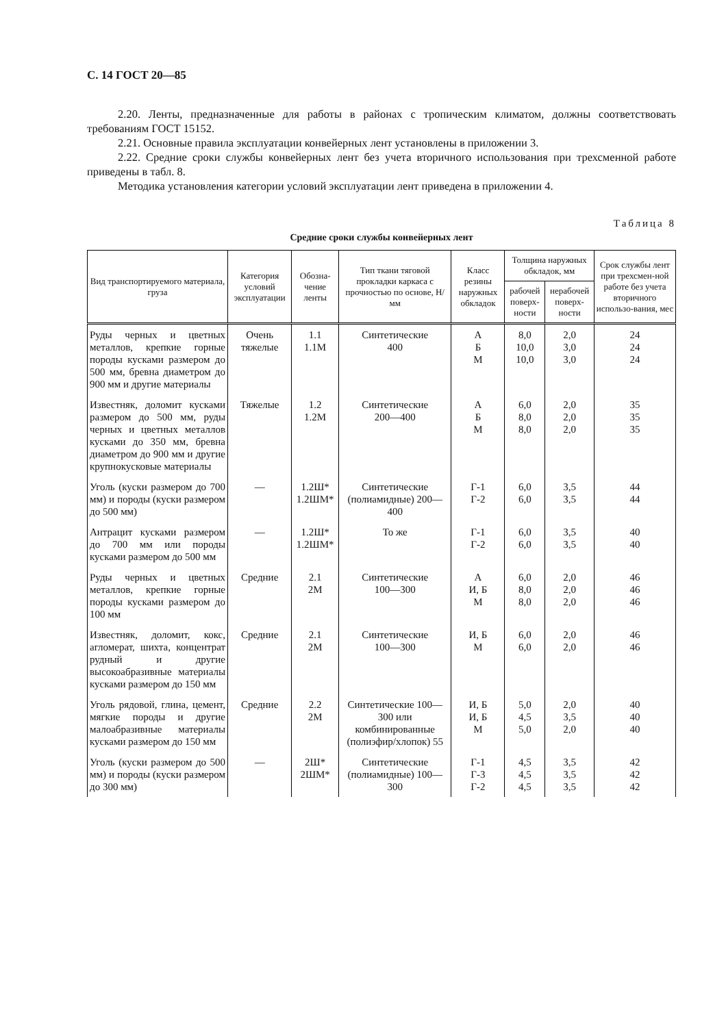С. 14 ГОСТ 20—85
2.20. Ленты, предназначенные для работы в районах с тропическим климатом, должны соответствовать требованиям ГОСТ 15152.
2.21. Основные правила эксплуатации конвейерных лент установлены в приложении 3.
2.22. Средние сроки службы конвейерных лент без учета вторичного использования при трехсменной работе приведены в табл. 8.
Методика установления категории условий эксплуатации лент приведена в приложении 4.
Таблица 8
Средние сроки службы конвейерных лент
| Вид транспортируемого материала, груза | Категория условий эксплуатации | Обозна-чение ленты | Тип ткани тяговой прокладки каркаса с прочностью по основе, Н/мм | Класс резины наружных обкладок | Толщина наружных обкладок, мм | | Срок службы лент при трехсмен-ной работе без учета вторичного использо-вания, мес |
| --- | --- | --- | --- | --- | --- | --- | --- |
| | | | | | рабочей поверх-ности | нерабочей поверх-ности | |
| Руды черных и цветных металлов, крепкие горные породы кусками размером до 500 мм, бревна диаметром до 900 мм и другие материалы | Очень тяжелые | 1.1 1.1М | Синтетические 400 | А Б М | 8,0 10,0 10,0 | 2,0 3,0 3,0 | 24 24 24 |
| Известняк, доломит кусками размером до 500 мм, руды черных и цветных металлов кусками до 350 мм, бревна диаметром до 900 мм и другие крупнокусковые материалы | Тяжелые | 1.2 1.2М | Синтетические 200—400 | А Б М | 6,0 8,0 8,0 | 2,0 2,0 2,0 | 35 35 35 |
| Уголь (куски размером до 700 мм) и породы (куски размером до 500 мм) | — | 1.2Ш* 1.2ШМ* | Синтетические (полиамидные) 200—400 | Г-1 Г-2 | 6,0 6,0 | 3,5 3,5 | 44 44 |
| Антрацит кусками размером до 700 мм или породы кусками размером до 500 мм | — | 1.2Ш* 1.2ШМ* | То же | Г-1 Г-2 | 6,0 6,0 | 3,5 3,5 | 40 40 |
| Руды черных и цветных металлов, крепкие горные породы кусками размером до 100 мм | Средние | 2.1 2М | Синтетические 100—300 | А И, Б М | 6,0 8,0 8,0 | 2,0 2,0 2,0 | 46 46 46 |
| Известняк, доломит, кокс, агломерат, шихта, концентрат рудный и другие высокоабразивные материалы кусками размером до 150 мм | Средние | 2.1 2М | Синтетические 100—300 | И, Б М | 6,0 6,0 | 2,0 2,0 | 46 46 |
| Уголь рядовой, глина, цемент, мягкие породы и другие малоабразивные материалы кусками размером до 150 мм | Средние | 2.2 2М | Синтетические 100—300 или комбинированные (полиэфир/хлопок) 55 | И, Б И, Б М | 5,0 4,5 5,0 | 2,0 3,5 2,0 | 40 40 40 |
| Уголь (куски размером до 500 мм) и породы (куски размером до 300 мм) | — | 2Ш* 2ШМ* | Синтетические (полиамидные) 100—300 | Г-1 Г-3 Г-2 | 4,5 4,5 4,5 | 3,5 3,5 3,5 | 42 42 42 |